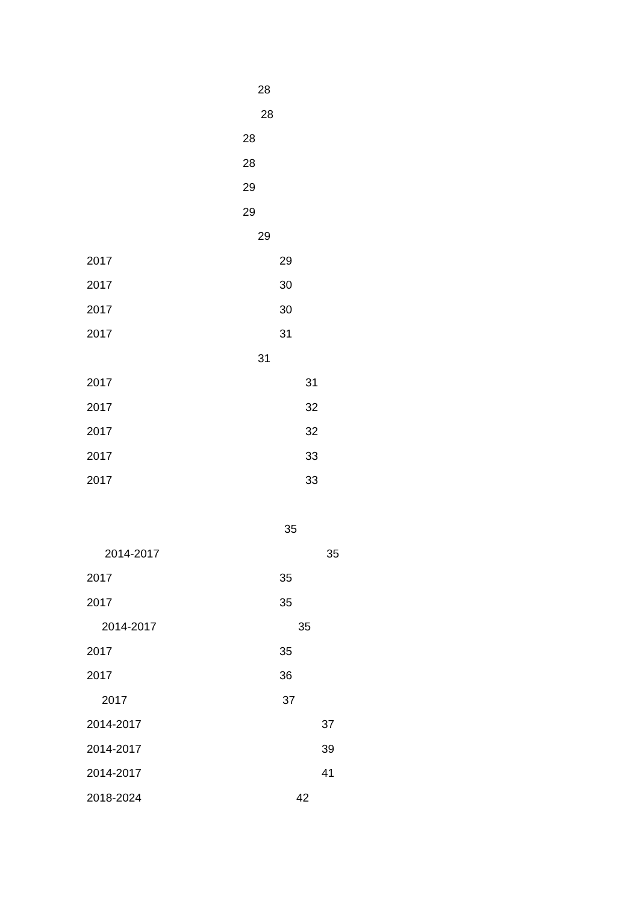28
28
28
28
29
29
29
2017 29
2017 30
2017 30
2017 31
31
2017 31
2017 32
2017 32
2017 33
2017 33
35
2014-2017 35
2017 35
2017 35
2014-2017 35
2017 35
2017 36
2017 37
2014-2017 37
2014-2017 39
2014-2017 41
2018-2024 42